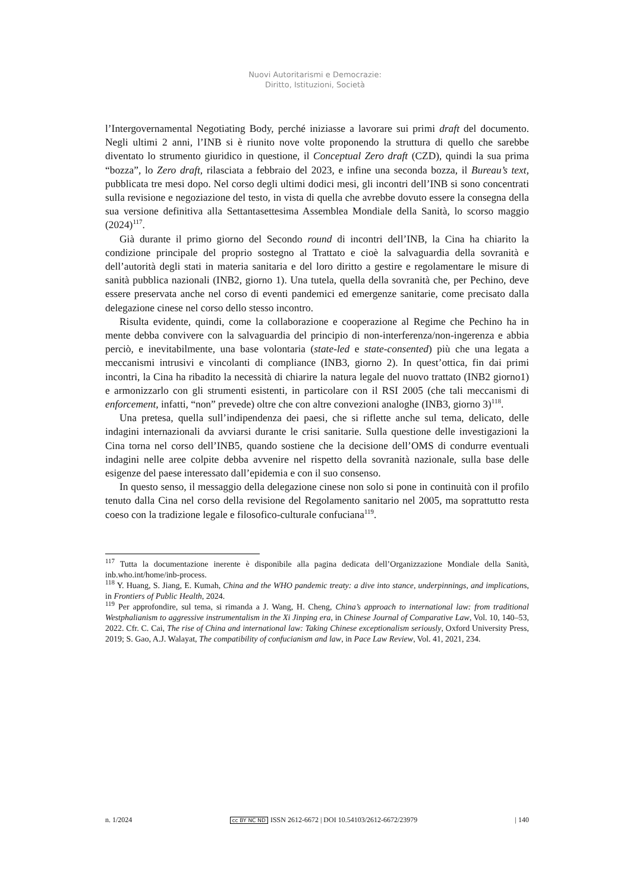Nuovi Autoritarismi e Democrazie:
Diritto, Istituzioni, Società
l’Intergovernamental Negotiating Body, perché iniziasse a lavorare sui primi draft del documento. Negli ultimi 2 anni, l’INB si è riunito nove volte proponendo la struttura di quello che sarebbe diventato lo strumento giuridico in questione, il Conceptual Zero draft (CZD), quindi la sua prima “bozza”, lo Zero draft, rilasciata a febbraio del 2023, e infine una seconda bozza, il Bureau’s text, pubblicata tre mesi dopo. Nel corso degli ultimi dodici mesi, gli incontri dell’INB si sono concentrati sulla revisione e negoziazione del testo, in vista di quella che avrebbe dovuto essere la consegna della sua versione definitiva alla Settantasettesima Assemblea Mondiale della Sanità, lo scorso maggio (2024)<sup>117</sup>.
Già durante il primo giorno del Secondo round di incontri dell’INB, la Cina ha chiarito la condizione principale del proprio sostegno al Trattato e cioè la salvaguardia della sovranità e dell’autorità degli stati in materia sanitaria e del loro diritto a gestire e regolamentare le misure di sanità pubblica nazionali (INB2, giorno 1). Una tutela, quella della sovranità che, per Pechino, deve essere preservata anche nel corso di eventi pandemici ed emergenze sanitarie, come precisato dalla delegazione cinese nel corso dello stesso incontro.
Risulta evidente, quindi, come la collaborazione e cooperazione al Regime che Pechino ha in mente debba convivere con la salvaguardia del principio di non-interferenza/non-ingerenza e abbia perciò, e inevitabilmente, una base volontaria (state-led e state-consented) più che una legata a meccanismi intrusivi e vincolanti di compliance (INB3, giorno 2). In quest’ottica, fin dai primi incontri, la Cina ha ribadito la necessità di chiarire la natura legale del nuovo trattato (INB2 giorno1) e armonizzarlo con gli strumenti esistenti, in particolare con il RSI 2005 (che tali meccanismi di enforcement, infatti, “non” prevede) oltre che con altre convezioni analoghe (INB3, giorno 3)<sup>118</sup>.
Una pretesa, quella sull’indipendenza dei paesi, che si riflette anche sul tema, delicato, delle indagini internazionali da avviarsi durante le crisi sanitarie. Sulla questione delle investigazioni la Cina torna nel corso dell’INB5, quando sostiene che la decisione dell’OMS di condurre eventuali indagini nelle aree colpite debba avvenire nel rispetto della sovranità nazionale, sulla base delle esigenze del paese interessato dall’epidemia e con il suo consenso.
In questo senso, il messaggio della delegazione cinese non solo si pone in continuità con il profilo tenuto dalla Cina nel corso della revisione del Regolamento sanitario nel 2005, ma soprattutto resta coeso con la tradizione legale e filosofico-culturale confuciana<sup>119</sup>.
<sup>117</sup> Tutta la documentazione inerente è disponibile alla pagina dedicata dell’Organizzazione Mondiale della Sanità, inb.who.int/home/inb-process.
<sup>118</sup> Y. Huang, S. Jiang, E. Kumah, China and the WHO pandemic treaty: a dive into stance, underpinnings, and implications, in Frontiers of Public Health, 2024.
<sup>119</sup> Per approfondire, sul tema, si rimanda a J. Wang, H. Cheng, China’s approach to international law: from traditional Westphalianism to aggressive instrumentalism in the Xi Jinping era, in Chinese Journal of Comparative Law, Vol. 10, 140–53, 2022. Cfr. C. Cai, The rise of China and international law: Taking Chinese exceptionalism seriously, Oxford University Press, 2019; S. Gao, A.J. Walayat, The compatibility of confucianism and law, in Pace Law Review, Vol. 41, 2021, 234.
n. 1/2024 cc BY NC ND ISSN 2612-6672 | DOI 10.54103/2612-6672/23979 | 140